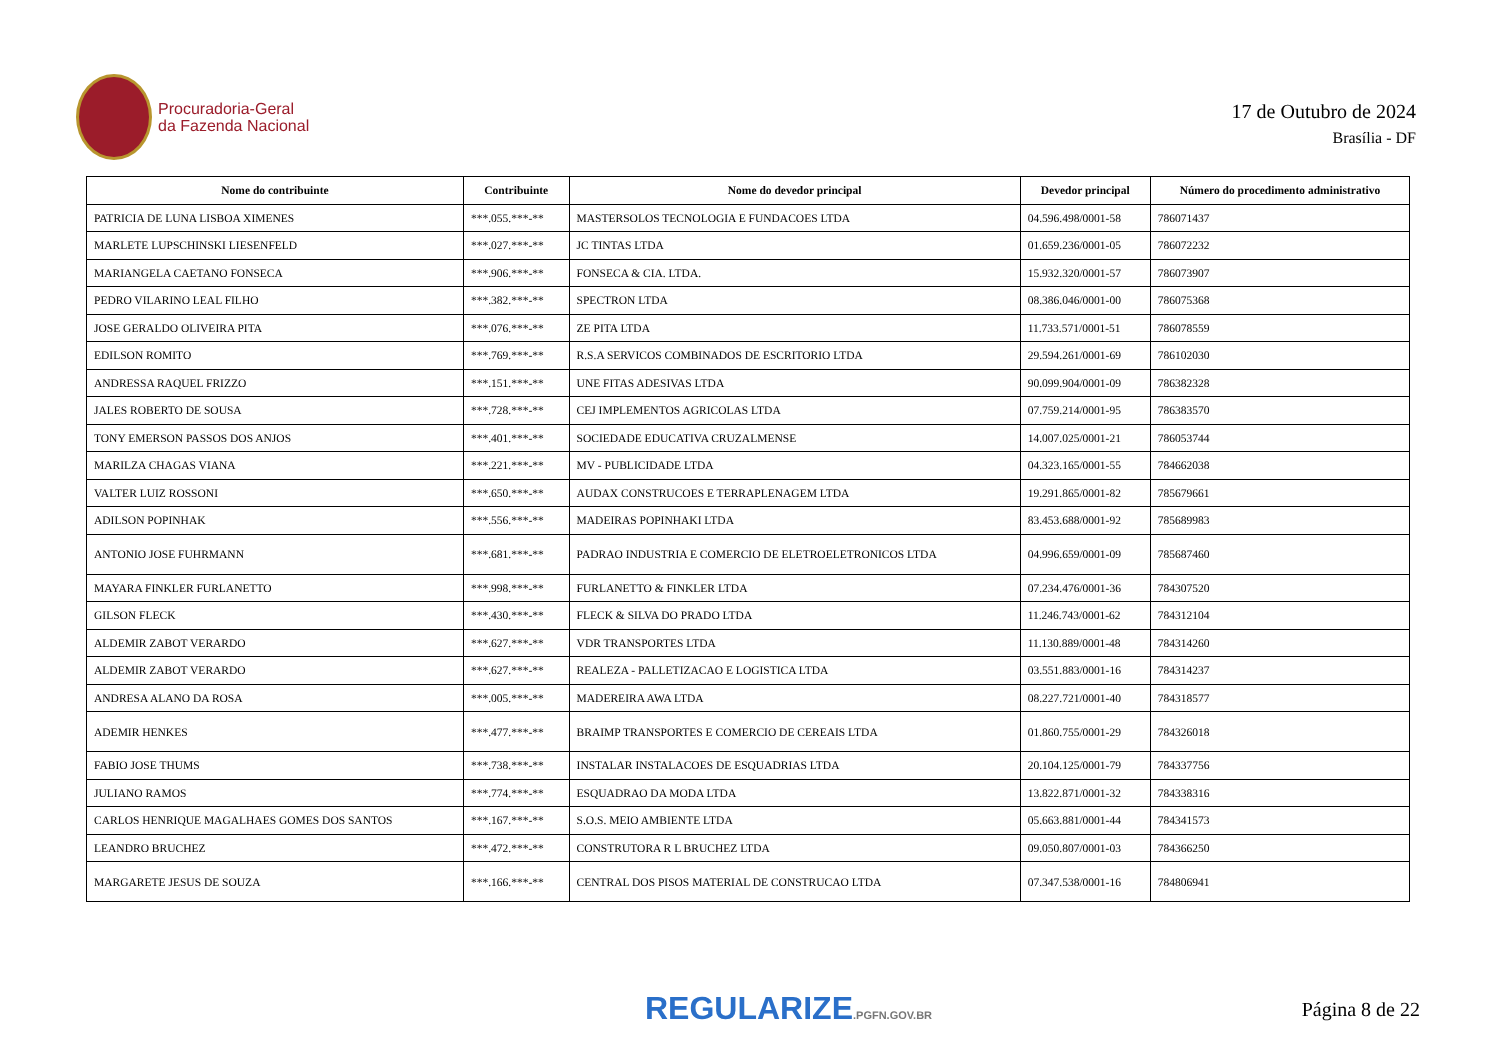Procuradoria-Geral
da Fazenda Nacional
17 de Outubro de 2024
Brasília - DF
| Nome do contribuinte | Contribuinte | Nome do devedor principal | Devedor principal | Número do procedimento administrativo |
| --- | --- | --- | --- | --- |
| PATRICIA DE LUNA LISBOA XIMENES | ***.055.***-** | MASTERSOLOS TECNOLOGIA E FUNDACOES LTDA | 04.596.498/0001-58 | 786071437 |
| MARLETE LUPSCHINSKI LIESENFELD | ***.027.***-** | JC TINTAS LTDA | 01.659.236/0001-05 | 786072232 |
| MARIANGELA CAETANO FONSECA | ***.906.***-** | FONSECA & CIA. LTDA. | 15.932.320/0001-57 | 786073907 |
| PEDRO VILARINO LEAL FILHO | ***.382.***-** | SPECTRON LTDA | 08.386.046/0001-00 | 786075368 |
| JOSE GERALDO OLIVEIRA PITA | ***.076.***-** | ZE PITA LTDA | 11.733.571/0001-51 | 786078559 |
| EDILSON ROMITO | ***.769.***-** | R.S.A SERVICOS COMBINADOS DE ESCRITORIO LTDA | 29.594.261/0001-69 | 786102030 |
| ANDRESSA RAQUEL FRIZZO | ***.151.***-** | UNE FITAS ADESIVAS LTDA | 90.099.904/0001-09 | 786382328 |
| JALES ROBERTO DE SOUSA | ***.728.***-** | CEJ IMPLEMENTOS AGRICOLAS LTDA | 07.759.214/0001-95 | 786383570 |
| TONY EMERSON PASSOS DOS ANJOS | ***.401.***-** | SOCIEDADE EDUCATIVA CRUZALMENSE | 14.007.025/0001-21 | 786053744 |
| MARILZA CHAGAS VIANA | ***.221.***-** | MV - PUBLICIDADE LTDA | 04.323.165/0001-55 | 784662038 |
| VALTER LUIZ ROSSONI | ***.650.***-** | AUDAX CONSTRUCOES E TERRAPLENAGEM LTDA | 19.291.865/0001-82 | 785679661 |
| ADILSON POPINHAK | ***.556.***-** | MADEIRAS POPINHAKI LTDA | 83.453.688/0001-92 | 785689983 |
| ANTONIO JOSE FUHRMANN | ***.681.***-** | PADRAO INDUSTRIA E COMERCIO DE ELETROELETRONICOS LTDA | 04.996.659/0001-09 | 785687460 |
| MAYARA FINKLER FURLANETTO | ***.998.***-** | FURLANETTO & FINKLER LTDA | 07.234.476/0001-36 | 784307520 |
| GILSON FLECK | ***.430.***-** | FLECK & SILVA DO PRADO LTDA | 11.246.743/0001-62 | 784312104 |
| ALDEMIR ZABOT VERARDO | ***.627.***-** | VDR TRANSPORTES LTDA | 11.130.889/0001-48 | 784314260 |
| ALDEMIR ZABOT VERARDO | ***.627.***-** | REALEZA - PALLETIZACAO E LOGISTICA LTDA | 03.551.883/0001-16 | 784314237 |
| ANDRESA ALANO DA ROSA | ***.005.***-** | MADEREIRA AWA LTDA | 08.227.721/0001-40 | 784318577 |
| ADEMIR HENKES | ***.477.***-** | BRAIMP TRANSPORTES E COMERCIO DE CEREAIS LTDA | 01.860.755/0001-29 | 784326018 |
| FABIO JOSE THUMS | ***.738.***-** | INSTALAR INSTALACOES DE ESQUADRIAS LTDA | 20.104.125/0001-79 | 784337756 |
| JULIANO RAMOS | ***.774.***-** | ESQUADRAO DA MODA LTDA | 13.822.871/0001-32 | 784338316 |
| CARLOS HENRIQUE MAGALHAES GOMES DOS SANTOS | ***.167.***-** | S.O.S. MEIO AMBIENTE LTDA | 05.663.881/0001-44 | 784341573 |
| LEANDRO BRUCHEZ | ***.472.***-** | CONSTRUTORA R L BRUCHEZ LTDA | 09.050.807/0001-03 | 784366250 |
| MARGARETE JESUS DE SOUZA | ***.166.***-** | CENTRAL DOS PISOS MATERIAL DE CONSTRUCAO LTDA | 07.347.538/0001-16 | 784806941 |
REGULARIZE.PGFN.GOV.BR
Página 8 de 22